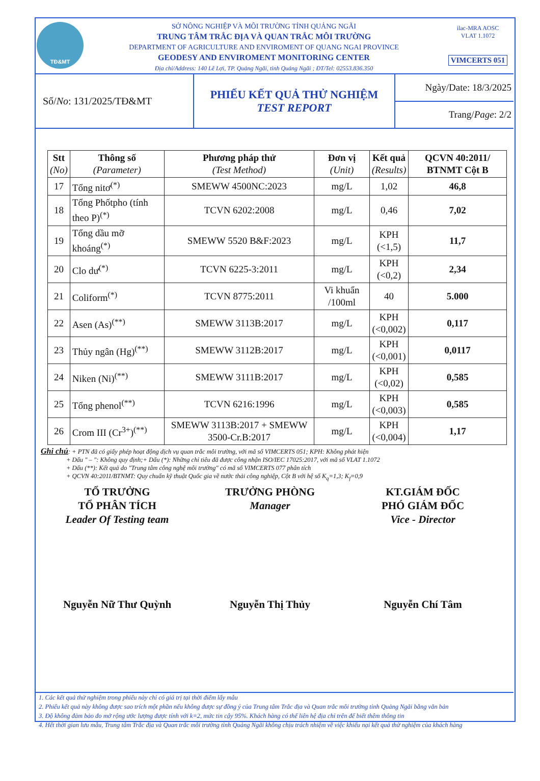TĐ&MT
SỞ NÔNG NGHIỆP VÀ MÔI TRƯỜNG TỈNH QUẢNG NGÃI
TRUNG TÂM TRẮC ĐỊA VÀ QUAN TRẮC MÔI TRƯỜNG
DEPARTMENT OF AGRICULTURE AND ENVIROMENT OF QUANG NGAI PROVINCE
GEODESY AND ENVIROMENT MONITORING CENTER
Địa chỉ/Address: 140 Lê Lợi, TP. Quảng Ngãi, tỉnh Quảng Ngãi ; ĐT/Tel: 02553.836.350
ilac-MRA AOSC
VLAT 1.1072
VIMCERTS 051
Số/ No: 131/2025/TĐ&MT PHIẾU KẾT QUẢ THỬ NGHIỆM
TEST REPORT
Ngày/Date: 18/3/2025
Trang/ Page: 2/2
| Stt (No) | Thông số (Parameter) | Phương pháp thử (Test Method) | Đơn vị (Unit) | Kết quả (Results) | QCVN 40:2011/ BTNMT Cột B |
| --- | --- | --- | --- | --- | --- |
| 17 | Tổng nitơ<sup>(*)</sup> | SMEWW 4500NC:2023 | mg/L | 1,02 | 46,8 |
| 18 | Tổng Phốtpho (tính theo P)<sup>(*)</sup> | TCVN 6202:2008 | mg/L | 0,46 | 7,02 |
| 19 | Tổng dầu mỡ khoáng<sup>(*)</sup> | SMEWW 5520 B&F:2023 | mg/L | KPH (<1,5) | 11,7 |
| 20 | Clo dư<sup>(*)</sup> | TCVN 6225-3:2011 | mg/L | KPH (<0,2) | 2,34 |
| 21 | Coliform<sup>(*)</sup> | TCVN 8775:2011 | Vi khuẩn /100ml | 40 | 5.000 |
| 22 | Asen (As)<sup>(**)</sup> | SMEWW 3113B:2017 | mg/L | KPH (<0,002) | 0,117 |
| 23 | Thủy ngân (Hg)<sup>(**)</sup> | SMEWW 3112B:2017 | mg/L | KPH (<0,001) | 0,0117 |
| 24 | Niken (Ni)<sup>(**)</sup> | SMEWW 3111B:2017 | mg/L | KPH (<0,02) | 0,585 |
| 25 | Tổng phenol<sup>(**)</sup> | TCVN 6216:1996 | mg/L | KPH (<0,003) | 0,585 |
| 26 | Crom III (Cr<sup>3+</sup>)<sup>(**)</sup> | SMEWW 3113B:2017 + SMEWW 3500-Cr.B:2017 | mg/L | KPH (<0,004) | 1,17 |
Ghi chú: + PTN đã có giấy phép hoạt động dịch vụ quan trắc môi trường, với mã số VIMCERTS 051; KPH: Không phát hiện
    + Dấu " – ": Không quy định;+ Dấu (*): Những chỉ tiêu đã được công nhận ISO/IEC 17025:2017, với mã số VLAT 1.1072
    + Dấu (**): Kết quả do "Trung tâm công nghệ môi trường" có mã số VIMCERTS 077 phân tích
    + QCVN 40:2011/BTNMT: Quy chuẩn kỹ thuật Quốc gia về nước thải công nghiệp, Cột B với hệ số K<sub>q</sub>=1,3; K<sub>f</sub>=0,9
TỔ TRƯỞNG
TỔ PHÂN TÍCH
Leader Of Testing team
Nguyễn Nữ Thư Quỳnh
TRƯỞNG PHÒNG
Manager
Nguyễn Thị Thủy
KT.GIÁM ĐỐC
PHÓ GIÁM ĐỐC
Vice - Director
Nguyễn Chí Tâm
1. Các kết quả thử nghiệm trong phiếu này chỉ có giá trị tại thời điểm lấy mẫu
2. Phiếu kết quả này không được sao trích một phần nếu không được sự đồng ý của Trung tâm Trắc địa và Quan trắc môi trường tỉnh Quảng Ngãi bằng văn bản
3. Độ không đảm bảo đo mở rộng ước lượng được tính với k=2, mức tin cậy 95%. Khách hàng có thể liên hệ địa chỉ trên để biết thêm thông tin
4. Hết thời gian lưu mẫu, Trung tâm Trắc địa và Quan trắc môi trường tỉnh Quảng Ngãi không chịu trách nhiệm về việc khiếu nại kết quả thử nghiệm của khách hàng